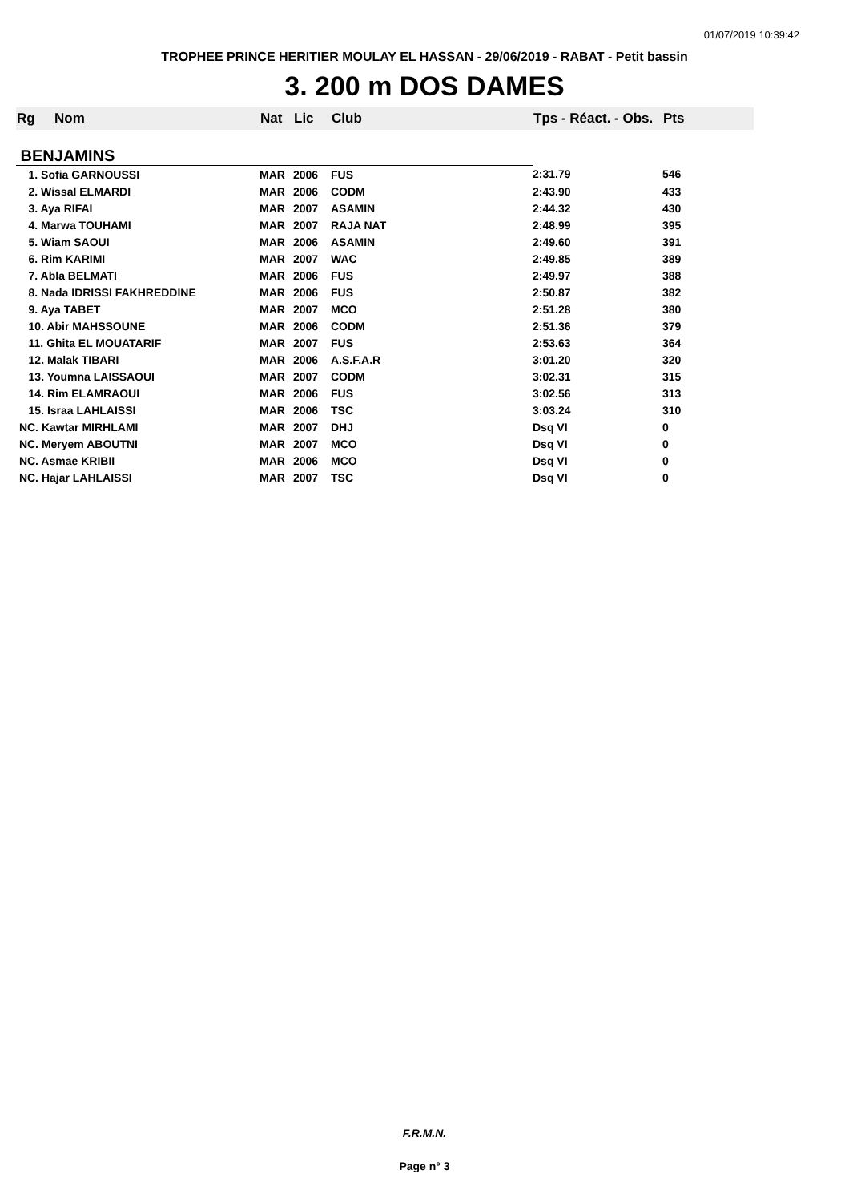01/07/2019 10:39:42
TROPHEE PRINCE HERITIER MOULAY EL HASSAN - 29/06/2019 - RABAT - Petit bassin
3. 200 m DOS DAMES
| Rg | Nom | Nat | Lic | Club | Tps - Réact. - Obs. | Pts |
| --- | --- | --- | --- | --- | --- | --- |
| BENJAMINS | | | | | | |
| 1. Sofia GARNOUSSI | | MAR | 2006 | FUS | 2:31.79 | 546 |
| 2. Wissal ELMARDI | | MAR | 2006 | CODM | 2:43.90 | 433 |
| 3. Aya RIFAI | | MAR | 2007 | ASAMIN | 2:44.32 | 430 |
| 4. Marwa TOUHAMI | | MAR | 2007 | RAJA NAT | 2:48.99 | 395 |
| 5. Wiam SAOUI | | MAR | 2006 | ASAMIN | 2:49.60 | 391 |
| 6. Rim KARIMI | | MAR | 2007 | WAC | 2:49.85 | 389 |
| 7. Abla BELMATI | | MAR | 2006 | FUS | 2:49.97 | 388 |
| 8. Nada IDRISSI FAKHREDDINE | | MAR | 2006 | FUS | 2:50.87 | 382 |
| 9. Aya TABET | | MAR | 2007 | MCO | 2:51.28 | 380 |
| 10. Abir MAHSSOUNE | | MAR | 2006 | CODM | 2:51.36 | 379 |
| 11. Ghita EL MOUATARIF | | MAR | 2007 | FUS | 2:53.63 | 364 |
| 12. Malak TIBARI | | MAR | 2006 | A.S.F.A.R | 3:01.20 | 320 |
| 13. Youmna LAISSAOUI | | MAR | 2007 | CODM | 3:02.31 | 315 |
| 14. Rim ELAMRAOUI | | MAR | 2006 | FUS | 3:02.56 | 313 |
| 15. Israa LAHLAISSI | | MAR | 2006 | TSC | 3:03.24 | 310 |
| NC. Kawtar MIRHLAMI | | MAR | 2007 | DHJ | Dsq VI | 0 |
| NC. Meryem ABOUTNI | | MAR | 2007 | MCO | Dsq VI | 0 |
| NC. Asmae KRIBII | | MAR | 2006 | MCO | Dsq VI | 0 |
| NC. Hajar LAHLAISSI | | MAR | 2007 | TSC | Dsq VI | 0 |
F.R.M.N.
Page n° 3